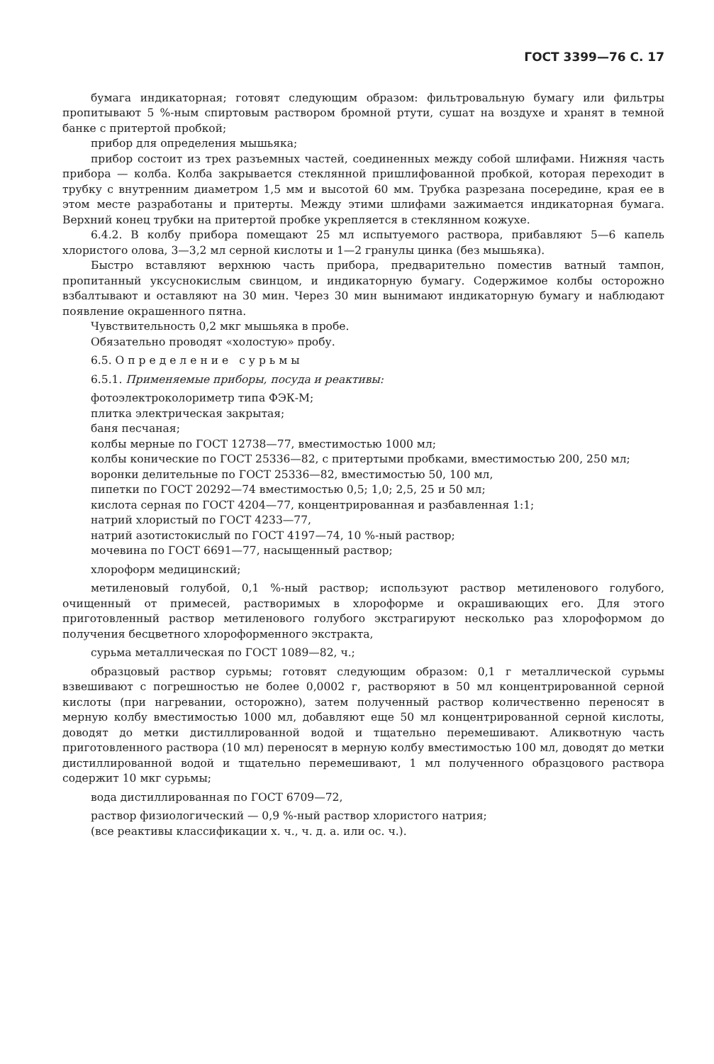ГОСТ 3399—76 С. 17
бумага индикаторная; готовят следующим образом: фильтровальную бумагу или фильтры пропитывают 5 %-ным спиртовым раствором бромной ртути, сушат на воздухе и хранят в темной банке с притертой пробкой;
прибор для определения мышьяка;
прибор состоит из трех разъемных частей, соединенных между собой шлифами. Нижняя часть прибора — колба. Колба закрывается стеклянной пришлифованной пробкой, которая переходит в трубку с внутренним диаметром 1,5 мм и высотой 60 мм. Трубка разрезана посередине, края ее в этом месте разработаны и притерты. Между этими шлифами зажимается индикаторная бумага. Верхний конец трубки на притертой пробке укрепляется в стеклянном кожухе.
6.4.2. В колбу прибора помещают 25 мл испытуемого раствора, прибавляют 5—6 капель хлористого олова, 3—3,2 мл серной кислоты и 1—2 гранулы цинка (без мышьяка).
Быстро вставляют верхнюю часть прибора, предварительно поместив ватный тампон, пропитанный уксуснокислым свинцом, и индикаторную бумагу. Содержимое колбы осторожно взбалтывают и оставляют на 30 мин. Через 30 мин вынимают индикаторную бумагу и наблюдают появление окрашенного пятна.
Чувствительность 0,2 мкг мышьяка в пробе.
Обязательно проводят «холостую» пробу.
6.5. Определение сурьмы
6.5.1. Применяемые приборы, посуда и реактивы:
фотоэлектроколориметр типа ФЭК-М;
плитка электрическая закрытая;
баня песчаная;
колбы мерные по ГОСТ 12738—77, вместимостью 1000 мл;
колбы конические по ГОСТ 25336—82, с притертыми пробками, вместимостью 200, 250 мл;
воронки делительные по ГОСТ 25336—82, вместимостью 50, 100 мл,
пипетки по ГОСТ 20292—74 вместимостью 0,5; 1,0; 2,5, 25 и 50 мл;
кислота серная по ГОСТ 4204—77, концентрированная и разбавленная 1:1;
натрий хлористый по ГОСТ 4233—77,
натрий азотистокислый по ГОСТ 4197—74, 10 %-ный раствор;
мочевина по ГОСТ 6691—77, насыщенный раствор;
хлороформ медицинский;
метиленовый голубой, 0,1 %-ный раствор; используют раствор метиленового голубого, очищенный от примесей, растворимых в хлороформе и окрашивающих его. Для этого приготовленный раствор метиленового голубого экстрагируют несколько раз хлороформом до получения бесцветного хлороформенного экстракта,
сурьма металлическая по ГОСТ 1089—82, ч.;
образцовый раствор сурьмы; готовят следующим образом: 0,1 г металлической сурьмы взвешивают с погрешностью не более 0,0002 г, растворяют в 50 мл концентрированной серной кислоты (при нагревании, осторожно), затем полученный раствор количественно переносят в мерную колбу вместимостью 1000 мл, добавляют еще 50 мл концентрированной серной кислоты, доводят до метки дистиллированной водой и тщательно перемешивают. Аликвотную часть приготовленного раствора (10 мл) переносят в мерную колбу вместимостью 100 мл, доводят до метки дистиллированной водой и тщательно перемешивают, 1 мл полученного образцового раствора содержит 10 мкг сурьмы;
вода дистиллированная по ГОСТ 6709—72,
раствор физиологический — 0,9 %-ный раствор хлористого натрия;
(все реактивы классификации х. ч., ч. д. а. или ос. ч.).